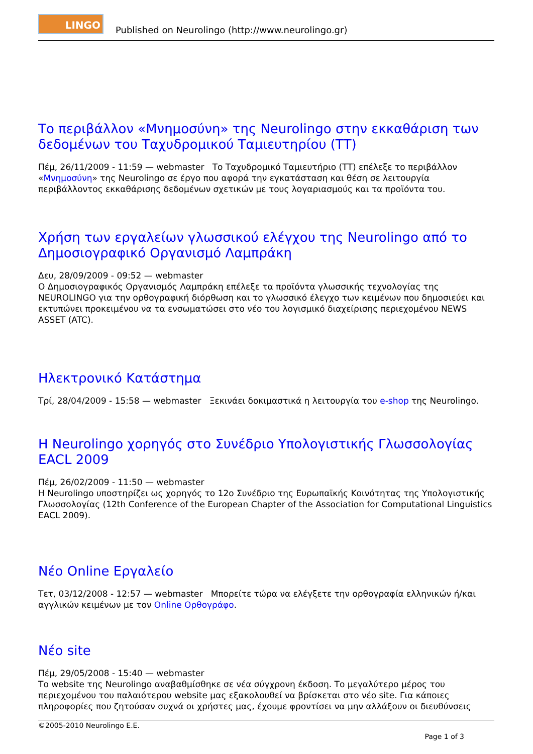LINGO
Published on Neurolingo (http://www.neurolingo.gr)
Το περιβάλλον «Μνημοσύνη» της Neurolingo στην εκκαθάριση των δεδομένων του Ταχυδρομικού Ταμιευτηρίου (ΤΤ)
Πέμ, 26/11/2009 - 11:59 — webmaster Το Ταχυδρομικό Ταμιευτήριο (ΤΤ) επέλεξε το περιβάλλον «Μνημοσύνη» της Neurolingo σε έργο που αφορά την εγκατάσταση και θέση σε λειτουργία περιβάλλοντος εκκαθάρισης δεδομένων σχετικών με τους λογαριασμούς και τα προϊόντα του.
Χρήση των εργαλείων γλωσσικού ελέγχου της Neurolingo από το Δημοσιογραφικό Οργανισμό Λαμπράκη
Δευ, 28/09/2009 - 09:52 — webmaster
Ο Δημοσιογραφικός Οργανισμός Λαμπράκη επέλεξε τα προϊόντα γλωσσικής τεχνολογίας της NEUROLINGO για την ορθογραφική διόρθωση και το γλωσσικό έλεγχο των κειμένων που δημοσιεύει και εκτυπώνει προκειμένου να τα ενσωματώσει στο νέο του λογισμικό διαχείρισης περιεχομένου NEWS ASSET (ATC).
Ηλεκτρονικό Κατάστημα
Τρί, 28/04/2009 - 15:58 — webmaster Ξεκινάει δοκιμαστικά η λειτουργία του e-shop της Neurolingo.
Η Neurolingo χορηγός στο Συνέδριο Υπολογιστικής Γλωσσολογίας EACL 2009
Πέμ, 26/02/2009 - 11:50 — webmaster
Η Neurolingo υποστηρίζει ως χορηγός το 12ο Συνέδριο της Ευρωπαϊκής Κοινότητας της Υπολογιστικής Γλωσσολογίας (12th Conference of the European Chapter of the Association for Computational Linguistics EACL 2009).
Νέο Online Εργαλείο
Τετ, 03/12/2008 - 12:57 — webmaster Μπορείτε τώρα να ελέγξετε την ορθογραφία ελληνικών ή/και αγγλικών κειμένων με τον Online Ορθογράφο.
Νέο site
Πέμ, 29/05/2008 - 15:40 — webmaster
Το website της Neurolingo αναβαθμίσθηκε σε νέα σύγχρονη έκδοση. Το μεγαλύτερο μέρος του περιεχομένου του παλαιότερου website μας εξακολουθεί να βρίσκεται στο νέο site. Για κάποιες πληροφορίες που ζητούσαν συχνά οι χρήστες μας, έχουμε φροντίσει να μην αλλάξουν οι διευθύνσεις
©2005-2010 Neurolingo E.E.
Page 1 of 3